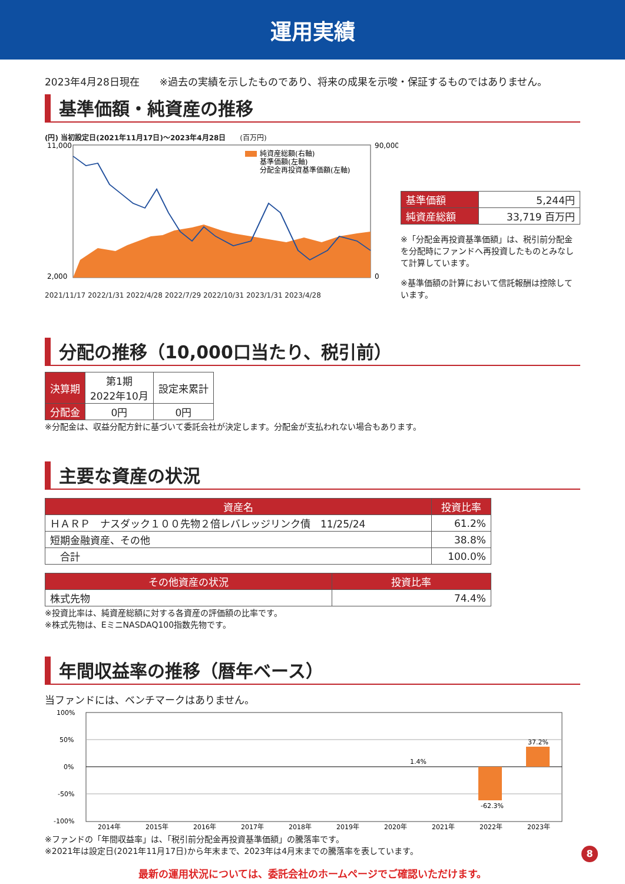運用実績
2023年4月28日現在　　※過去の実績を示したものであり、将来の成果を示唆・保証するものではありません。
基準価額・純資産の推移
(円) 当初設定日(2021年11月17日)～2023年4月28日　　(百万円)
11,000
2,000
90,000
0
純資産総額(右軸)
基準価額(左軸)
分配金再投資基準価額(左軸)
2021/11/17 2022/1/31 2022/4/28 2022/7/29 2022/10/31 2023/1/31 2023/4/28
| 基準価額 | 5,244円 |
| 純資産総額 | 33,719 百万円 |
※「分配金再投資基準価額」は、税引前分配金を分配時にファンドへ再投資したものとみなして計算しています。
※基準価額の計算において信託報酬は控除しています。
分配の推移（10,000口当たり、税引前）
| 決算期 | 第1期 2022年10月 | 設定来累計 |
| 分配金 | 0円 | 0円 |
※分配金は、収益分配方針に基づいて委託会社が決定します。分配金が支払われない場合もあります。
主要な資産の状況
| 資産名 | 投資比率 |
| --- | --- |
| ＨＡＲＰ ナスダック１００先物２倍レバレッジリンク債 11/25/24 | 61.2% |
| 短期金融資産、その他 | 38.8% |
| 合計 | 100.0% |
| その他資産の状況 | 投資比率 |
| --- | --- |
| 株式先物 | 74.4% |
※投資比率は、純資産総額に対する各資産の評価額の比率です。
※株式先物は、EミニNASDAQ100指数先物です。
年間収益率の推移（暦年ベース）
当ファンドには、ベンチマークはありません。
100%
50%
0%
-50%
-100%
1.4%
-62.3%
37.2%
2014年
2015年
2016年
2017年
2018年
2019年
2020年
2021年
2022年
2023年
※ファンドの「年間収益率」は、「税引前分配金再投資基準価額」の騰落率です。
※2021年は設定日(2021年11月17日)から年末まで、2023年は4月末までの騰落率を表しています。
最新の運用状況については、委託会社のホームページでご確認いただけます。
8